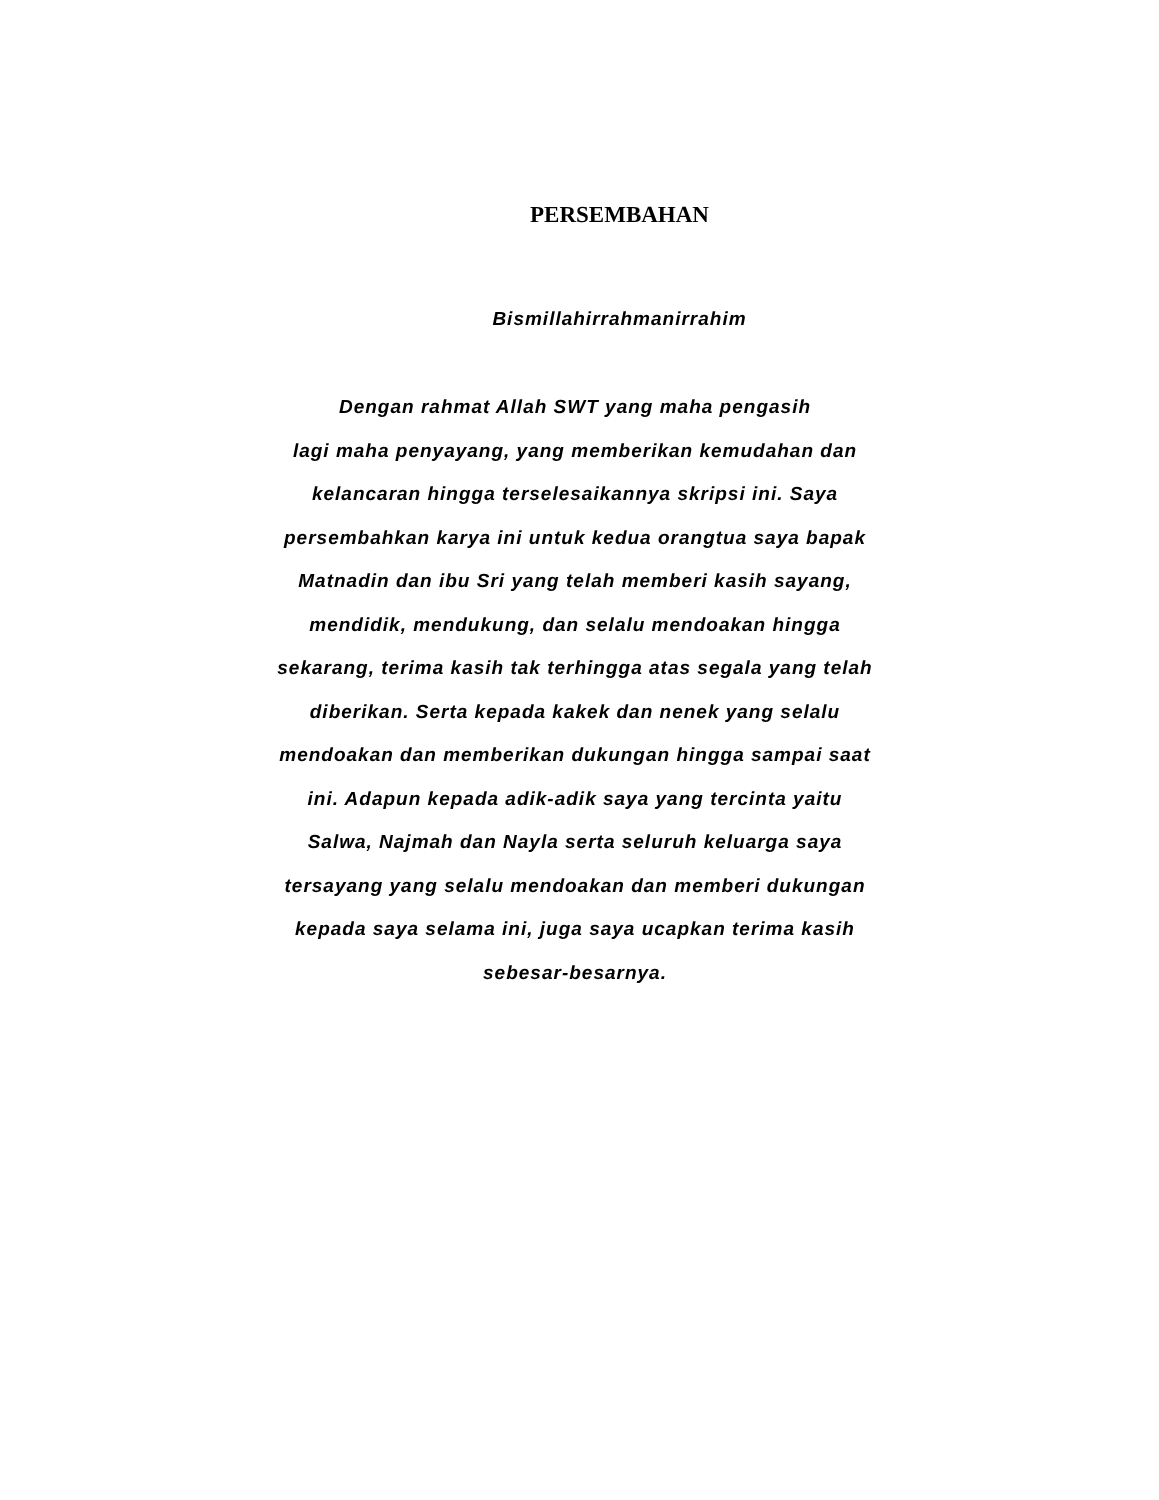PERSEMBAHAN
Bismillahirrahmanirrahim
Dengan rahmat Allah SWT yang maha pengasih
lagi maha penyayang, yang memberikan kemudahan dan
kelancaran hingga terselesaikannya skripsi ini. Saya
persembahkan karya ini untuk kedua orangtua saya bapak
Matnadin dan ibu Sri yang telah memberi kasih sayang,
mendidik, mendukung, dan selalu mendoakan hingga
sekarang, terima kasih tak terhingga atas segala yang telah
diberikan. Serta kepada kakek dan nenek yang selalu
mendoakan dan memberikan dukungan hingga sampai saat
ini. Adapun kepada adik-adik saya yang tercinta yaitu
Salwa, Najmah dan Nayla serta seluruh keluarga saya
tersayang yang selalu mendoakan dan memberi dukungan
kepada saya selama ini, juga saya ucapkan terima kasih
sebesar-besarnya.